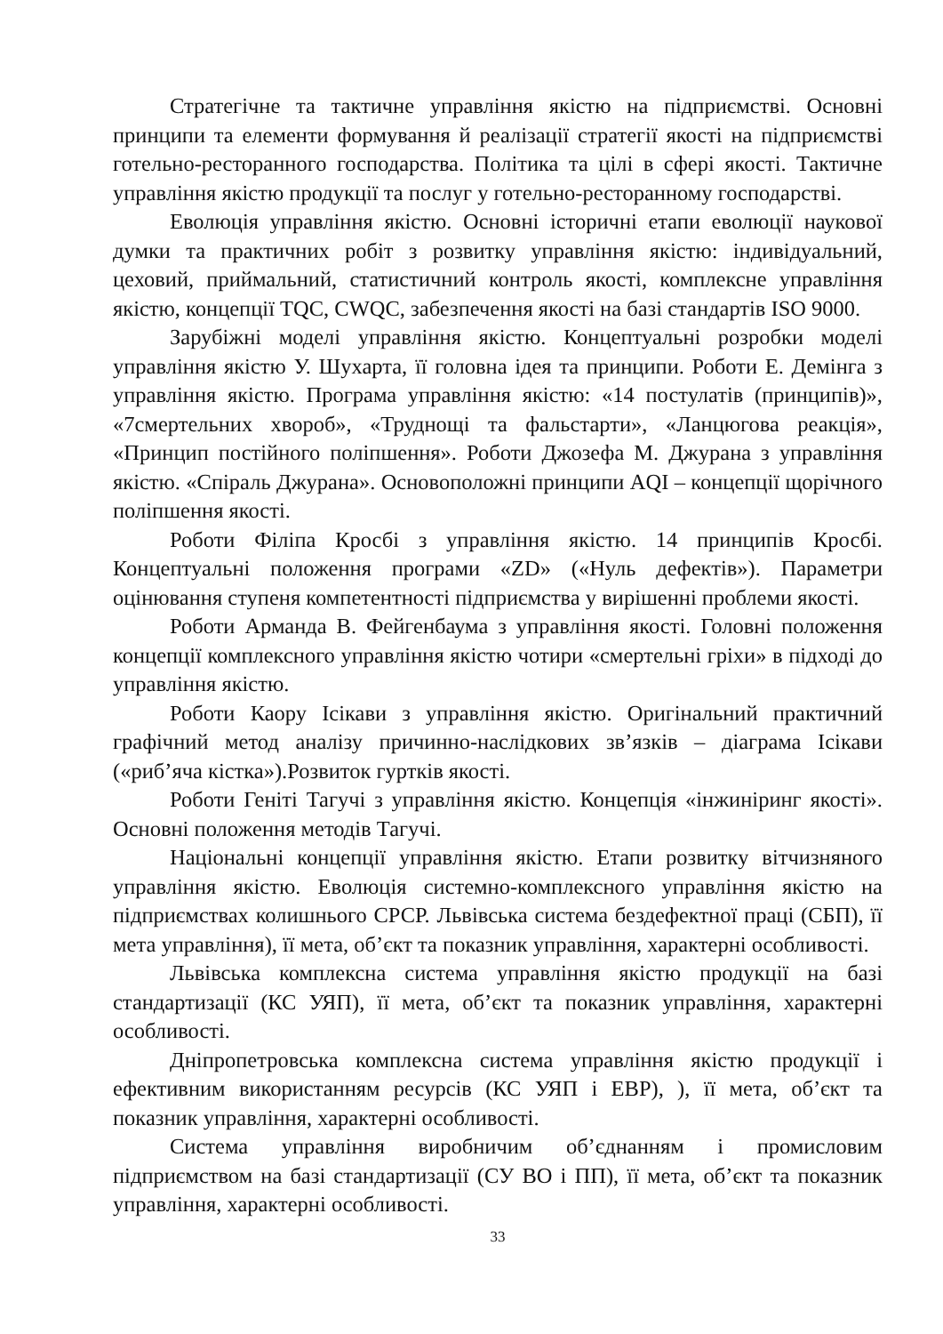Стратегічне та тактичне управління якістю на підприємстві. Основні принципи та елементи формування й реалізації стратегії якості на підприємстві готельно-ресторанного господарства. Політика та цілі в сфері якості. Тактичне управління якістю продукції та послуг у готельно-ресторанному господарстві.
Еволюція управління якістю. Основні історичні етапи еволюції наукової думки та практичних робіт з розвитку управління якістю: індивідуальний, цеховий, приймальний, статистичний контроль якості, комплексне управління якістю, концепції TQC, CWQC, забезпечення якості на базі стандартів ISO 9000.
Зарубіжні моделі управління якістю. Концептуальні розробки моделі управління якістю У. Шухарта, її головна ідея та принципи. Роботи Е. Демінга з управління якістю. Програма управління якістю: «14 постулатів (принципів)», «7смертельних хвороб», «Труднощі та фальстарти», «Ланцюгова реакція», «Принцип постійного поліпшення». Роботи Джозефа М. Джурана з управління якістю. «Спіраль Джурана». Основоположні принципи AQI – концепції щорічного поліпшення якості.
Роботи Філіпа Кросбі з управління якістю. 14 принципів Кросбі. Концептуальні положення програми «ZD» («Нуль дефектів»). Параметри оцінювання ступеня компетентності підприємства у вирішенні проблеми якості.
Роботи Арманда В. Фейгенбаума з управління якості. Головні положення концепції комплексного управління якістю чотири «смертельні гріхи» в підході до управління якістю.
Роботи Каору Ісікави з управління якістю. Оригінальний практичний графічний метод аналізу причинно-наслідкових зв’язків – діаграма Ісікави («риб’яча кістка»).Розвиток гуртків якості.
Роботи Геніті Тагучі з управління якістю. Концепція «інжиніринг якості». Основні положення методів Тагучі.
Національні концепції управління якістю. Етапи розвитку вітчизняного управління якістю. Еволюція системно-комплексного управління якістю на підприємствах колишнього СРСР. Львівська система бездефектної праці (СБП), її мета управління), її мета, об’єкт та показник управління, характерні особливості.
Львівська комплексна система управління якістю продукції на базі стандартизації (КС УЯП), її мета, об’єкт та показник управління, характерні особливості.
Дніпропетровська комплексна система управління якістю продукції і ефективним використанням ресурсів (КС УЯП і ЕВР), ), її мета, об’єкт та показник управління, характерні особливості.
Система управління виробничим об’єднанням і промисловим підприємством на базі стандартизації (СУ ВО і ПП), її мета, об’єкт та показник управління, характерні особливості.
33